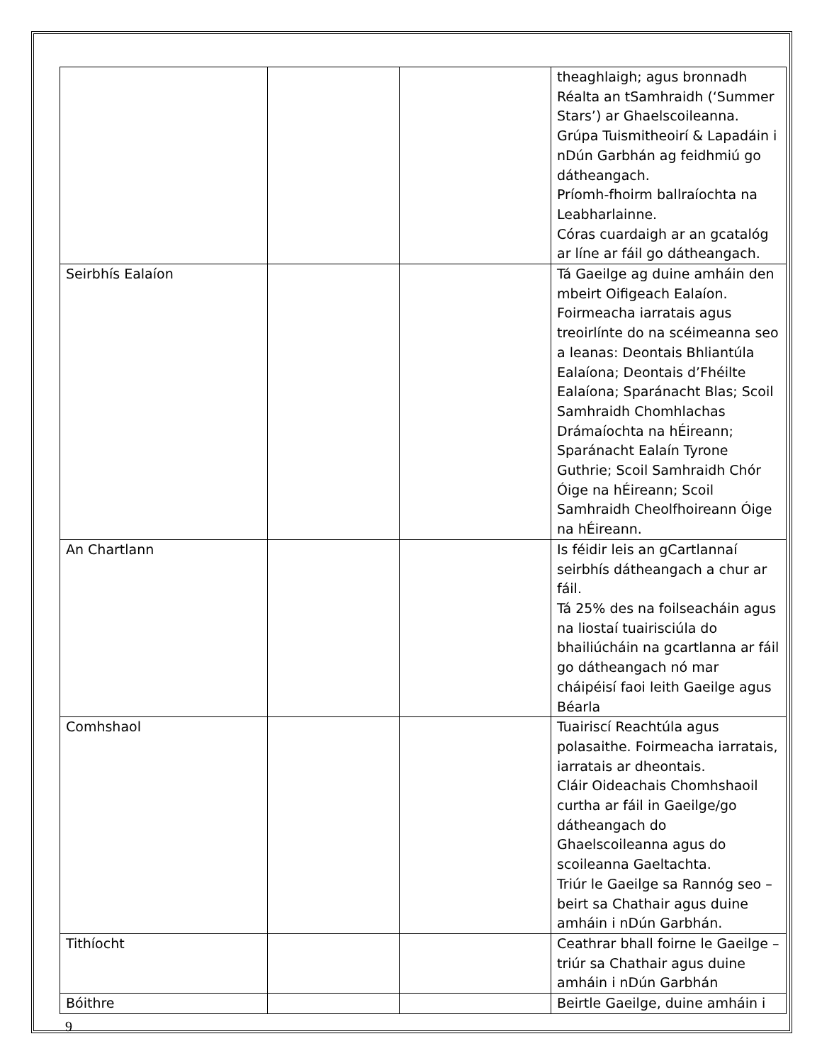| | | | theaghlaigh; agus bronnadh Réalta an tSamhraidh (‘Summer Stars’) ar Ghaelscoileanna. Grúpa Tuismitheoirí & Lapadáin i nDún Garbhán ag feidhmiú go dátheangach. Príomh-fhoirm ballraíochta na Leabharlainne. Córas cuardaigh ar an gcatalóg ar líne ar fáil go dátheangach. |
| Seirbhís Ealaíon | | | Tá Gaeilge ag duine amháin den mbeirt Oifigeach Ealaíon. Foirmeacha iarratais agus treoirlínte do na scéimeanna seo a leanas: Deontais Bhliantúla Ealaíona; Deontais d’Fhéilte Ealaíona; Sparánacht Blas; Scoil Samhraidh Chomhlachas Drámaíochta na hÉireann; Sparánacht Ealaín Tyrone Guthrie; Scoil Samhraidh Chór Óige na hÉireann; Scoil Samhraidh Cheolfhoireann Óige na hÉireann. |
| An Chartlann | | | Is féidir leis an gCartlannaí seirbhís dátheangach a chur ar fáil. Tá 25% des na foilseacháin agus na liostaí tuairisciúla do bhailiúcháin na gcartlanna ar fáil go dátheangach nó mar cháipéisí faoi leith Gaeilge agus Béarla |
| Comhshaol | | | Tuairiscí Reachtúla agus polasaithe. Foirmeacha iarratais, iarratais ar dheontais. Cláir Oideachais Chomhshaoil curtha ar fáil in Gaeilge/go dátheangach do Ghaelscoileanna agus do scoileanna Gaeltachta. Triúr le Gaeilge sa Rannóg seo – beirt sa Chathair agus duine amháin i nDún Garbhán. |
| Tithíocht | | | Ceathrar bhall foirne le Gaeilge – triúr sa Chathair agus duine amháin i nDún Garbhán |
| Bóithre | | | Beirtle Gaeilge, duine amháin i |
9